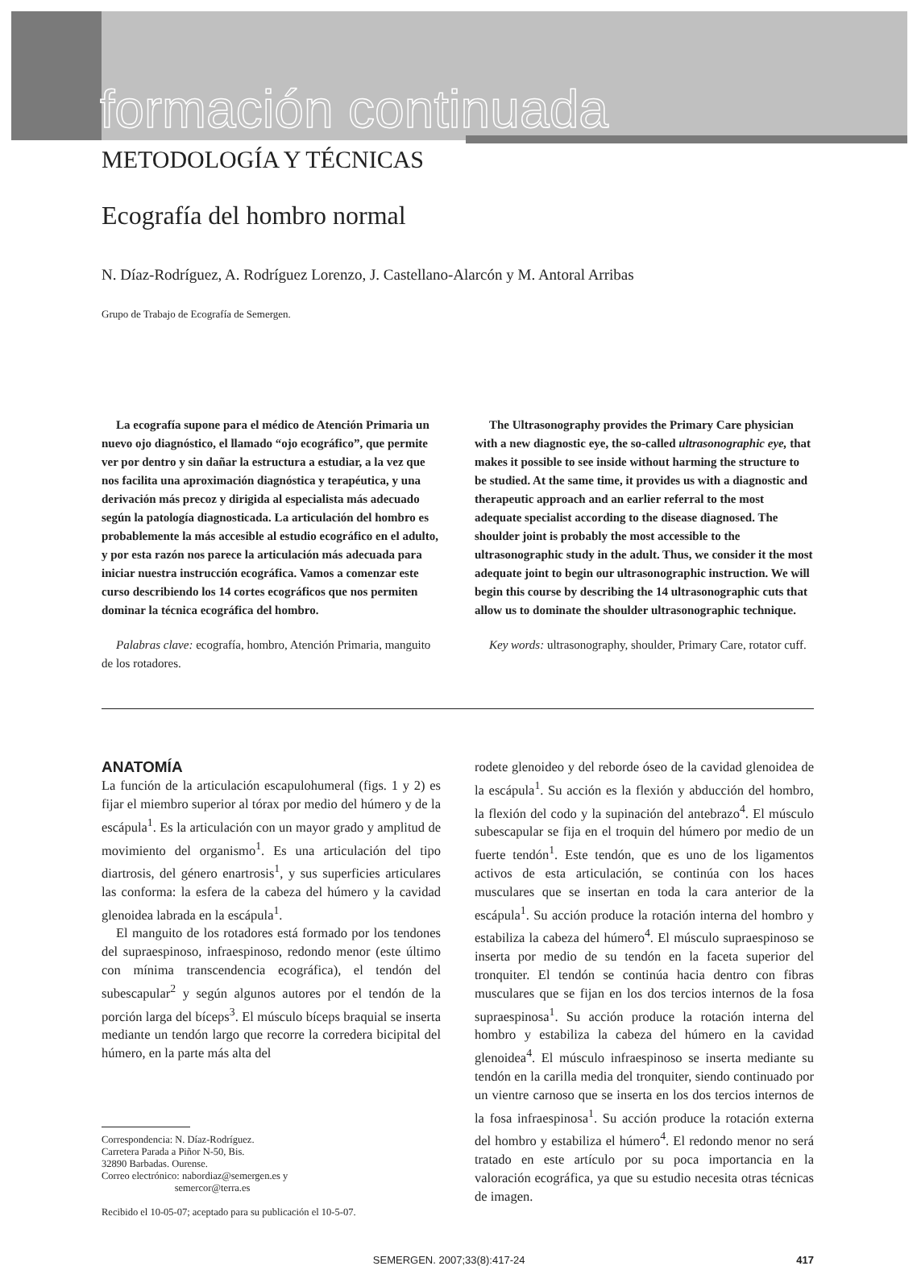formación continuada
METODOLOGÍA Y TÉCNICAS
Ecografía del hombro normal
N. Díaz-Rodríguez, A. Rodríguez Lorenzo, J. Castellano-Alarcón y M. Antoral Arribas
Grupo de Trabajo de Ecografía de Semergen.
La ecografía supone para el médico de Atención Primaria un nuevo ojo diagnóstico, el llamado “ojo ecográfico”, que permite ver por dentro y sin dañar la estructura a estudiar, a la vez que nos facilita una aproximación diagnóstica y terapéutica, y una derivación más precoz y dirigida al especialista más adecuado según la patología diagnosticada. La articulación del hombro es probablemente la más accesible al estudio ecográfico en el adulto, y por esta razón nos parece la articulación más adecuada para iniciar nuestra instrucción ecográfica. Vamos a comenzar este curso describiendo los 14 cortes ecográficos que nos permiten dominar la técnica ecográfica del hombro.
Palabras clave: ecografía, hombro, Atención Primaria, manguito de los rotadores.
The Ultrasonography provides the Primary Care physician with a new diagnostic eye, the so-called ultrasonographic eye, that makes it possible to see inside without harming the structure to be studied. At the same time, it provides us with a diagnostic and therapeutic approach and an earlier referral to the most adequate specialist according to the disease diagnosed. The shoulder joint is probably the most accessible to the ultrasonographic study in the adult. Thus, we consider it the most adequate joint to begin our ultrasonographic instruction. We will begin this course by describing the 14 ultrasonographic cuts that allow us to dominate the shoulder ultrasonographic technique.
Key words: ultrasonography, shoulder, Primary Care, rotator cuff.
ANATOMÍA
La función de la articulación escapulohumeral (figs. 1 y 2) es fijar el miembro superior al tórax por medio del húmero y de la escápula<sup>1</sup>. Es la articulación con un mayor grado y amplitud de movimiento del organismo<sup>1</sup>. Es una articulación del tipo diartrosis, del género enartrosis<sup>1</sup>, y sus superficies articulares las conforma: la esfera de la cabeza del húmero y la cavidad glenoidea labrada en la escápula<sup>1</sup>.
El manguito de los rotadores está formado por los tendones del supraespinoso, infraespinoso, redondo menor (este último con mínima transcendencia ecográfica), el tendón del subescapular<sup>2</sup> y según algunos autores por el tendón de la porción larga del bíceps<sup>3</sup>. El músculo bíceps braquial se inserta mediante un tendón largo que recorre la corredera bicipital del húmero, en la parte más alta del
Correspondencia: N. Díaz-Rodríguez.
Carretera Parada a Piñor N-50, Bis.
32890 Barbadas. Ourense.
Correo electrónico: nabordiaz@semergen.es y
semercor@terra.es
Recibido el 10-05-07; aceptado para su publicación el 10-5-07.
rodete glenoideo y del reborde óseo de la cavidad glenoidea de la escápula<sup>1</sup>. Su acción es la flexión y abducción del hombro, la flexión del codo y la supinación del antebrazo<sup>4</sup>. El músculo subescapular se fija en el troquin del húmero por medio de un fuerte tendón<sup>1</sup>. Este tendón, que es uno de los ligamentos activos de esta articulación, se continúa con los haces musculares que se insertan en toda la cara anterior de la escápula<sup>1</sup>. Su acción produce la rotación interna del hombro y estabiliza la cabeza del húmero<sup>4</sup>. El músculo supraespinoso se inserta por medio de su tendón en la faceta superior del tronquiter. El tendón se continúa hacia dentro con fibras musculares que se fijan en los dos tercios internos de la fosa supraespinosa<sup>1</sup>. Su acción produce la rotación interna del hombro y estabiliza la cabeza del húmero en la cavidad glenoidea<sup>4</sup>. El músculo infraespinoso se inserta mediante su tendón en la carilla media del tronquiter, siendo continuado por un vientre carnoso que se inserta en los dos tercios internos de la fosa infraespinosa<sup>1</sup>. Su acción produce la rotación externa del hombro y estabiliza el húmero<sup>4</sup>. El redondo menor no será tratado en este artículo por su poca importancia en la valoración ecográfica, ya que su estudio necesita otras técnicas de imagen.
SEMERGEN. 2007;33(8):417-24 417